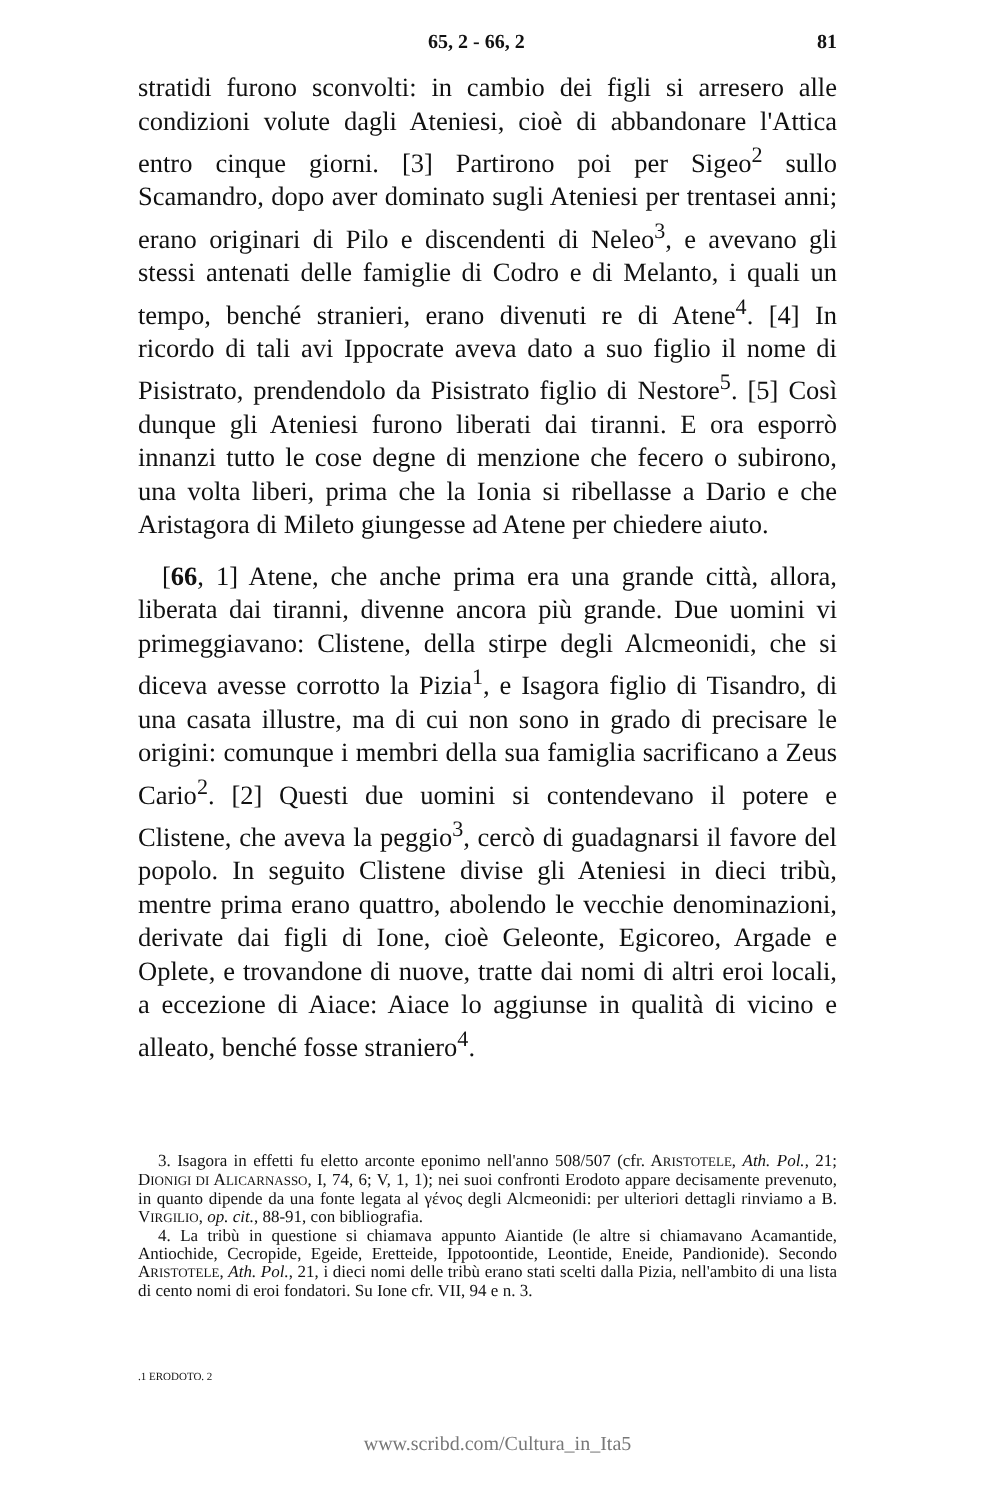65, 2 - 66, 2 81
stratidi furono sconvolti: in cambio dei figli si arresero alle condizioni volute dagli Ateniesi, cioè di abbandonare l'Attica entro cinque giorni. [3] Partirono poi per Sigeo<sup>2</sup> sullo Scamandro, dopo aver dominato sugli Ateniesi per trentasei anni; erano originari di Pilo e discendenti di Neleo<sup>3</sup>, e avevano gli stessi antenati delle famiglie di Codro e di Melanto, i quali un tempo, benché stranieri, erano divenuti re di Atene<sup>4</sup>. [4] In ricordo di tali avi Ippocrate aveva dato a suo figlio il nome di Pisistrato, prendendolo da Pisistrato figlio di Nestore<sup>5</sup>. [5] Così dunque gli Ateniesi furono liberati dai tiranni. E ora esporrò innanzi tutto le cose degne di menzione che fecero o subirono, una volta liberi, prima che la Ionia si ribellasse a Dario e che Aristagora di Mileto giungesse ad Atene per chiedere aiuto.
[66, 1] Atene, che anche prima era una grande città, allora, liberata dai tiranni, divenne ancora più grande. Due uomini vi primeggiavano: Clistene, della stirpe degli Alcmeonidi, che si diceva avesse corrotto la Pizia<sup>1</sup>, e Isagora figlio di Tisandro, di una casata illustre, ma di cui non sono in grado di precisare le origini: comunque i membri della sua famiglia sacrificano a Zeus Cario<sup>2</sup>. [2] Questi due uomini si contendevano il potere e Clistene, che aveva la peggio<sup>3</sup>, cercò di guadagnarsi il favore del popolo. In seguito Clistene divise gli Ateniesi in dieci tribù, mentre prima erano quattro, abolendo le vecchie denominazioni, derivate dai figli di Ione, cioè Geleonte, Egicoreo, Argade e Oplete, e trovandone di nuove, tratte dai nomi di altri eroi locali, a eccezione di Aiace: Aiace lo aggiunse in qualità di vicino e alleato, benché fosse straniero<sup>4</sup>.
3. Isagora in effetti fu eletto arconte eponimo nell'anno 508/507 (cfr. ARISTOTELE, Ath. Pol., 21; DIONIGI DI ALICARNASSO, I, 74, 6; V, 1, 1); nei suoi confronti Erodoto appare decisamente prevenuto, in quanto dipende da una fonte legata al γένος degli Alcmeonidi: per ulteriori dettagli rinviamo a B. VIRGILIO, op. cit., 88-91, con bibliografia.
4. La tribù in questione si chiamava appunto Aiantide (le altre si chiamavano Acamantide, Antiochide, Cecropide, Egeide, Eretteide, Ippotoontide, Leontide, Eneide, Pandionide). Secondo ARISTOTELE, Ath. Pol., 21, i dieci nomi delle tribù erano stati scelti dalla Pizia, nell'ambito di una lista di cento nomi di eroi fondatori. Su Ione cfr. VII, 94 e n. 3.
.1 ERODOTO. 2
www.scribd.com/Cultura_in_Ita5